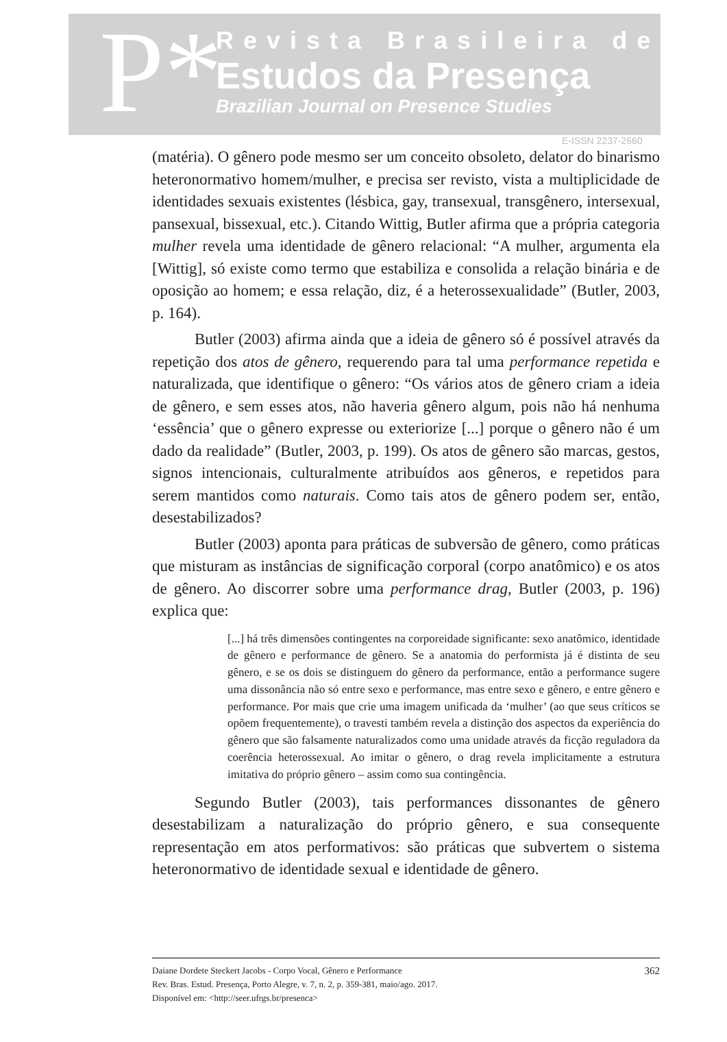P*
Revista Brasileira de
Estudos da Presença
Brazilian Journal on Presence Studies
E-ISSN 2237-2660
(matéria). O gênero pode mesmo ser um conceito obsoleto, delator do binarismo heteronormativo homem/mulher, e precisa ser revisto, vista a multiplicidade de identidades sexuais existentes (lésbica, gay, transexual, transgênero, intersexual, pansexual, bissexual, etc.). Citando Wittig, Butler afirma que a própria categoria mulher revela uma identidade de gênero relacional: “A mulher, argumenta ela [Wittig], só existe como termo que estabiliza e consolida a relação binária e de oposição ao homem; e essa relação, diz, é a heterossexualidade” (Butler, 2003, p. 164).
Butler (2003) afirma ainda que a ideia de gênero só é possível através da repetição dos atos de gênero, requerendo para tal uma performance repetida e naturalizada, que identifique o gênero: “Os vários atos de gênero criam a ideia de gênero, e sem esses atos, não haveria gênero algum, pois não há nenhuma ‘essência’ que o gênero expresse ou exteriorize [...] porque o gênero não é um dado da realidade” (Butler, 2003, p. 199). Os atos de gênero são marcas, gestos, signos intencionais, culturalmente atribuídos aos gêneros, e repetidos para serem mantidos como naturais. Como tais atos de gênero podem ser, então, desestabilizados?
Butler (2003) aponta para práticas de subversão de gênero, como práticas que misturam as instâncias de significação corporal (corpo anatômico) e os atos de gênero. Ao discorrer sobre uma performance drag, Butler (2003, p. 196) explica que:
[...] há três dimensões contingentes na corporeidade significante: sexo anatômico, identidade de gênero e performance de gênero. Se a anatomia do performista já é distinta de seu gênero, e se os dois se distinguem do gênero da performance, então a performance sugere uma dissonância não só entre sexo e performance, mas entre sexo e gênero, e entre gênero e performance. Por mais que crie uma imagem unificada da ‘mulher’ (ao que seus críticos se opõem frequentemente), o travesti também revela a distinção dos aspectos da experiência do gênero que são falsamente naturalizados como uma unidade através da ficção reguladora da coerência heterossexual. Ao imitar o gênero, o drag revela implicitamente a estrutura imitativa do próprio gênero – assim como sua contingência.
Segundo Butler (2003), tais performances dissonantes de gênero desestabilizam a naturalização do próprio gênero, e sua consequente representação em atos performativos: são práticas que subvertem o sistema heteronormativo de identidade sexual e identidade de gênero.
Daiane Dordete Steckert Jacobs - Corpo Vocal, Gênero e Performance
Rev. Bras. Estud. Presença, Porto Alegre, v. 7, n. 2, p. 359-381, maio/ago. 2017.
Disponível em: <http://seer.ufrgs.br/presenca>
362